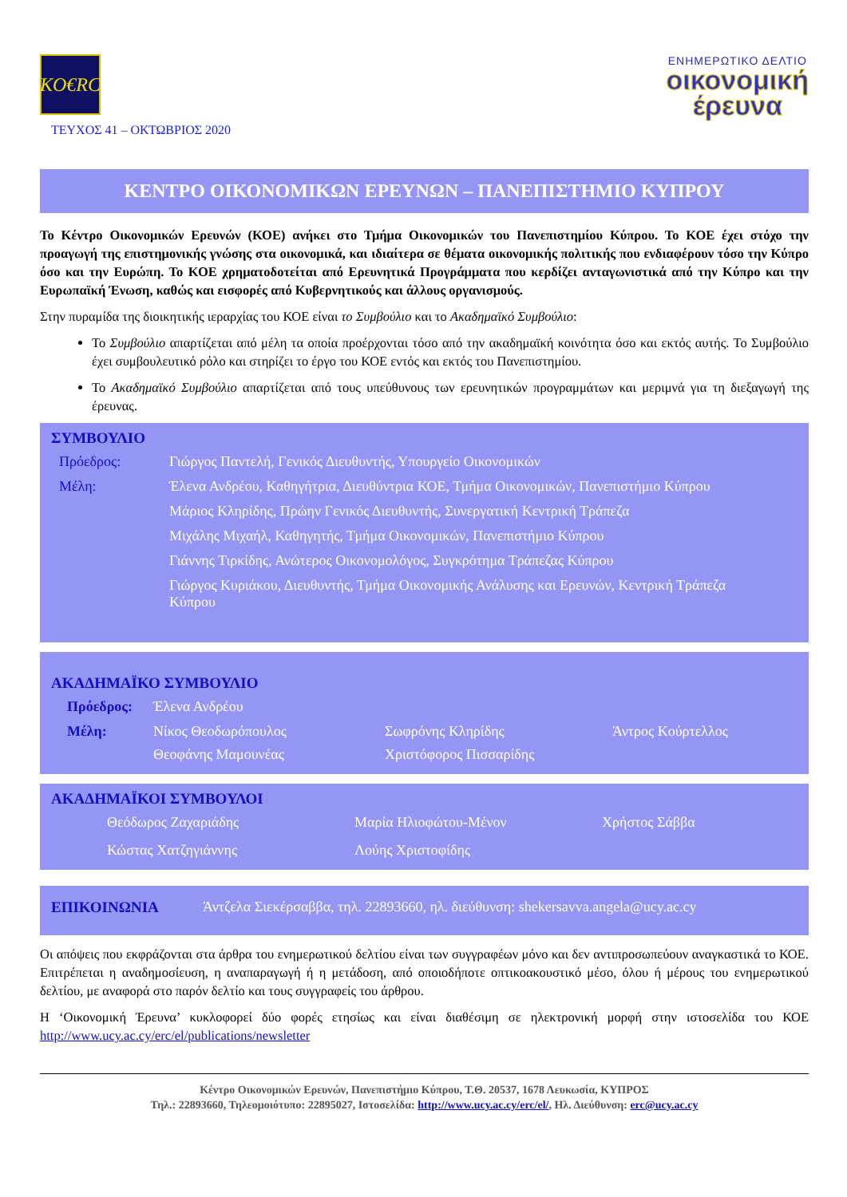KO€RC
ΤΕΥΧΟΣ 41 – ΟΚΤΩΒΡΙΟΣ 2020
ΕΝΗΜΕΡΩΤΙΚΟ ΔΕΛΤΙΟ
οικονομική
έρευνα
ΚΕΝΤΡΟ ΟΙΚΟΝΟΜΙΚΩΝ ΕΡΕΥΝΩΝ – ΠΑΝΕΠΙΣΤΗΜΙΟ ΚΥΠΡΟΥ
Το Κέντρο Οικονομικών Ερευνών (ΚΟΕ) ανήκει στο Τμήμα Οικονομικών του Πανεπιστημίου Κύπρου. Το ΚΟΕ έχει στόχο την προαγωγή της επιστημονικής γνώσης στα οικονομικά, και ιδιαίτερα σε θέματα οικονομικής πολιτικής που ενδιαφέρουν τόσο την Κύπρο όσο και την Ευρώπη. Το ΚΟΕ χρηματοδοτείται από Ερευνητικά Προγράμματα που κερδίζει ανταγωνιστικά από την Κύπρο και την Ευρωπαϊκή Ένωση, καθώς και εισφορές από Κυβερνητικούς και άλλους οργανισμούς.
Στην πυραμίδα της διοικητικής ιεραρχίας του ΚΟΕ είναι το Συμβούλιο και το Ακαδημαϊκό Συμβούλιο:
Το Συμβούλιο απαρτίζεται από μέλη τα οποία προέρχονται τόσο από την ακαδημαϊκή κοινότητα όσο και εκτός αυτής. Το Συμβούλιο έχει συμβουλευτικό ρόλο και στηρίζει το έργο του ΚΟΕ εντός και εκτός του Πανεπιστημίου.
Το Ακαδημαϊκό Συμβούλιο απαρτίζεται από τους υπεύθυνους των ερευνητικών προγραμμάτων και μεριμνά για τη διεξαγωγή της έρευνας.
ΣΥΜΒΟΥΛΙΟ
Πρόεδρος: Γιώργος Παντελή, Γενικός Διευθυντής, Υπουργείο Οικονομικών
Μέλη: Έλενα Ανδρέου, Καθηγήτρια, Διευθύντρια ΚΟΕ, Τμήμα Οικονομικών, Πανεπιστήμιο Κύπρου
Μάριος Κληρίδης, Πρώην Γενικός Διευθυντής, Συνεργατική Κεντρική Τράπεζα
Μιχάλης Μιχαήλ, Καθηγητής, Τμήμα Οικονομικών, Πανεπιστήμιο Κύπρου
Γιάννης Τιρκίδης, Ανώτερος Οικονομολόγος, Συγκρότημα Τράπεζας Κύπρου
Γιώργος Κυριάκου, Διευθυντής, Τμήμα Οικονομικής Ανάλυσης και Ερευνών, Κεντρική Τράπεζα Κύπρου
ΑΚΑΔΗΜΑΪΚΟ ΣΥΜΒΟΥΛΙΟ
Πρόεδρος: Έλενα Ανδρέου
Μέλη: Νίκος Θεοδωρόπουλος Σωφρόνης Κληρίδης Άντρος Κούρτελλος Θεοφάνης Μαμουνέας Χριστόφορος Πισσαρίδης
ΑΚΑΔΗΜΑΪΚΟΙ ΣΥΜΒΟΥΛΟΙ
Θεόδωρος Ζαχαριάδης Μαρία Ηλιοφώτου-Μένον Χρήστος Σάββα Κώστας Χατζηγιάννης Λούης Χριστοφίδης
ΕΠΙΚΟΙΝΩΝΙΑ Άντζελα Σιεκέρσαββα, τηλ. 22893660, ηλ. διεύθυνση: shekersavva.angela@ucy.ac.cy
Οι απόψεις που εκφράζονται στα άρθρα του ενημερωτικού δελτίου είναι των συγγραφέων μόνο και δεν αντιπροσωπεύουν αναγκαστικά το ΚΟΕ. Επιτρέπεται η αναδημοσίευση, η αναπαραγωγή ή η μετάδοση, από οποιοδήποτε οπτικοακουστικό μέσο, όλου ή μέρους του ενημερωτικού δελτίου, με αναφορά στο παρόν δελτίο και τους συγγραφείς του άρθρου.
Η ‘Οικονομική Έρευνα’ κυκλοφορεί δύο φορές ετησίως και είναι διαθέσιμη σε ηλεκτρονική μορφή στην ιστοσελίδα του ΚΟΕ http://www.ucy.ac.cy/erc/el/publications/newsletter
Κέντρο Οικονομικών Ερευνών, Πανεπιστήμιο Κύπρου, Τ.Θ. 20537, 1678 Λευκωσία, ΚΥΠΡΟΣ
Τηλ.: 22893660, Τηλεομοιότυπο: 22895027, Ιστοσελίδα: http://www.ucy.ac.cy/erc/el/, Ηλ. Διεύθυνση: erc@ucy.ac.cy